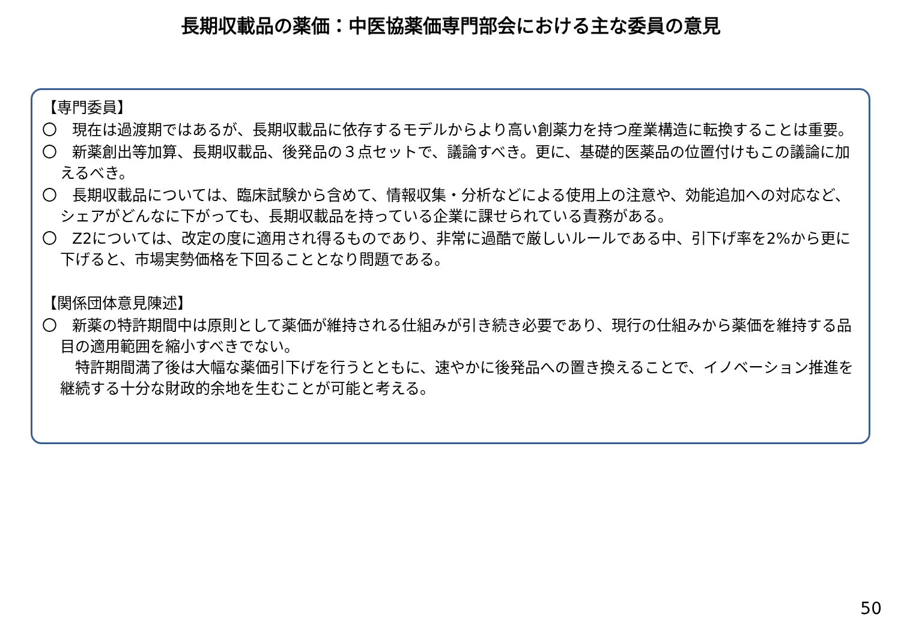長期収載品の薬価：中医協薬価専門部会における主な委員の意見
【専門委員】
〇　現在は過渡期ではあるが、長期収載品に依存するモデルからより高い創薬力を持つ産業構造に転換することは重要。
〇　新薬創出等加算、長期収載品、後発品の３点セットで、議論すべき。更に、基礎的医薬品の位置付けもこの議論に加えるべき。
〇　長期収載品については、臨床試験から含めて、情報収集・分析などによる使用上の注意や、効能追加への対応など、シェアがどんなに下がっても、長期収載品を持っている企業に課せられている責務がある。
〇　Z2については、改定の度に適用され得るものであり、非常に過酷で厳しいルールである中、引下げ率を2%から更に下げると、市場実勢価格を下回ることとなり問題である。
【関係団体意見陳述】
〇　新薬の特許期間中は原則として薬価が維持される仕組みが引き続き必要であり、現行の仕組みから薬価を維持する品目の適用範囲を縮小すべきでない。
　特許期間満了後は大幅な薬価引下げを行うとともに、速やかに後発品への置き換えることで、イノベーション推進を継続する十分な財政的余地を生むことが可能と考える。
50